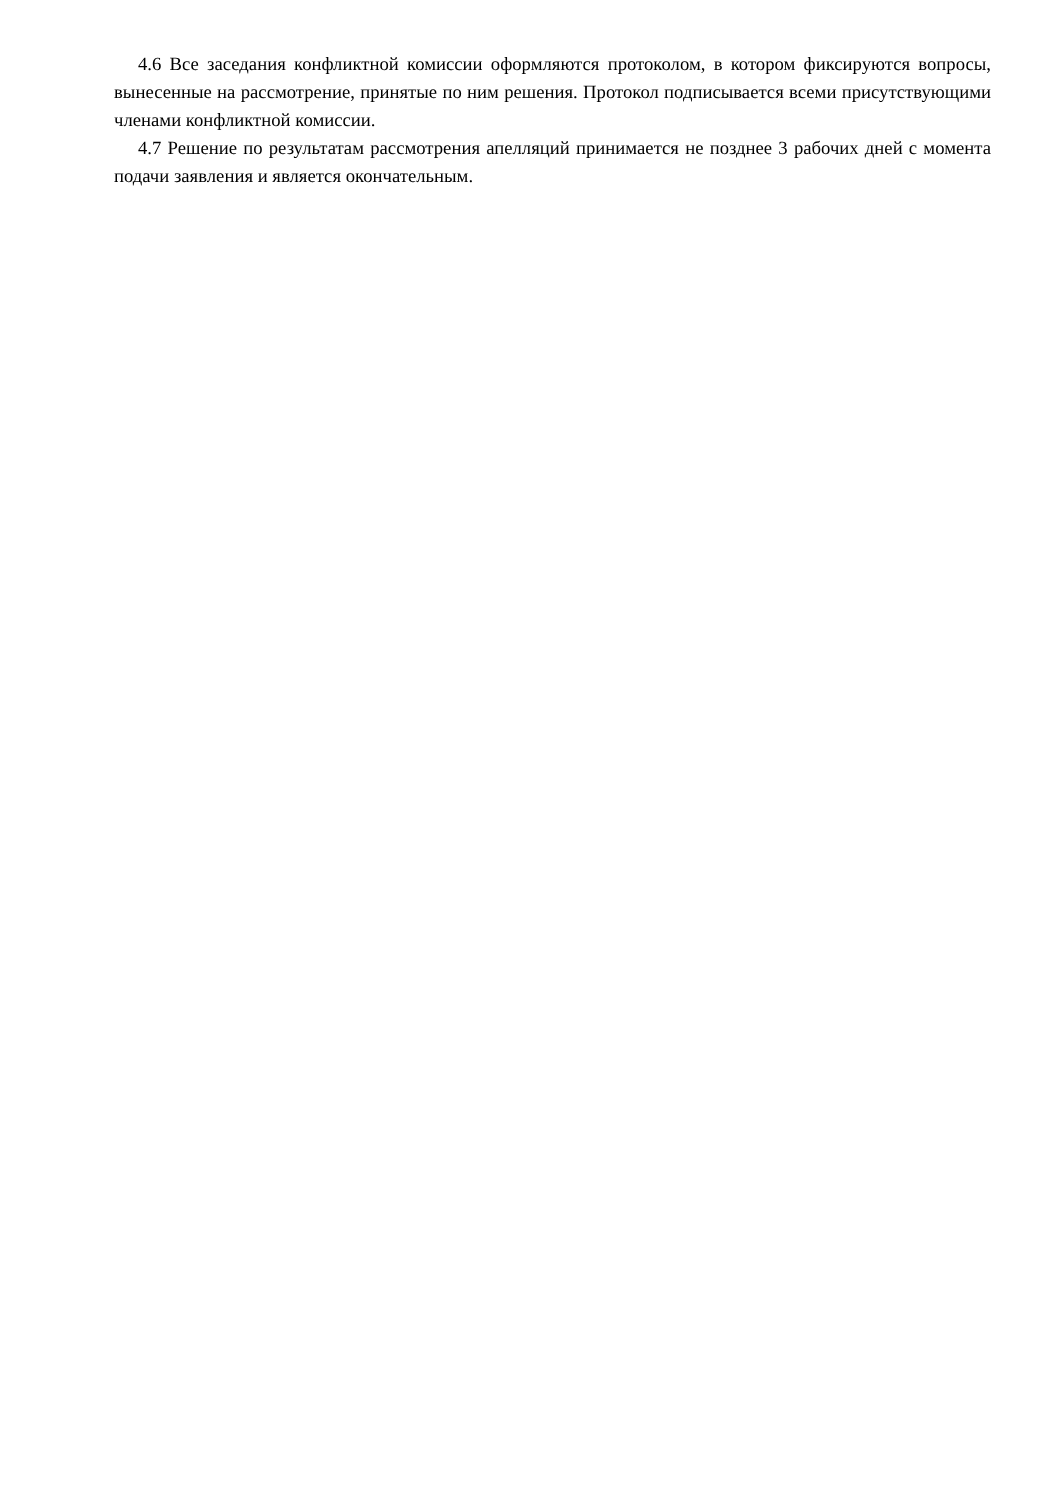4.6 Все заседания конфликтной комиссии оформляются протоколом, в котором фиксируются вопросы, вынесенные на рассмотрение, принятые по ним решения. Протокол подписывается всеми присутствующими членами конфликтной комиссии.
4.7 Решение по результатам рассмотрения апелляций принимается не позднее 3 рабочих дней с момента подачи заявления и является окончательным.